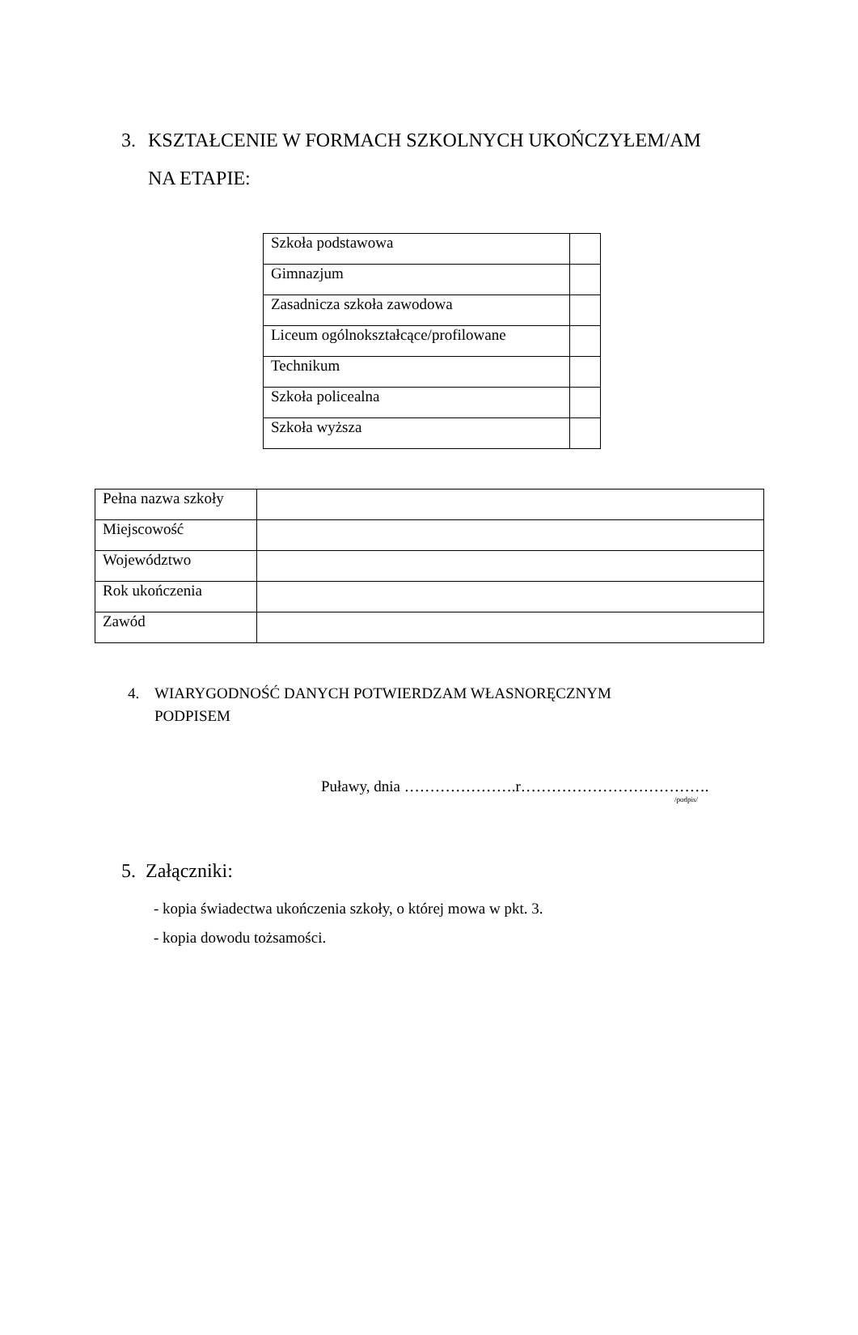3. KSZTAŁCENIE W FORMACH SZKOLNYCH UKOŃCZYŁEM/AM
NA ETAPIE:
| Szkoła podstawowa | |
| Gimnazjum | |
| Zasadnicza szkoła zawodowa | |
| Liceum ogólnokształcące/profilowane | |
| Technikum | |
| Szkoła policealna | |
| Szkoła wyższa | |
| Pełna nazwa szkoły | |
| Miejscowość | |
| Województwo | |
| Rok ukończenia | |
| Zawód | |
4. WIARYGODNOŚĆ DANYCH POTWIERDZAM WŁASNORĘCZNYM
PODPISEM
Puławy, dnia ………………….r……………………………….
/podpis/
5. Załączniki:
- kopia świadectwa ukończenia szkoły, o której mowa w pkt. 3.
- kopia dowodu tożsamości.